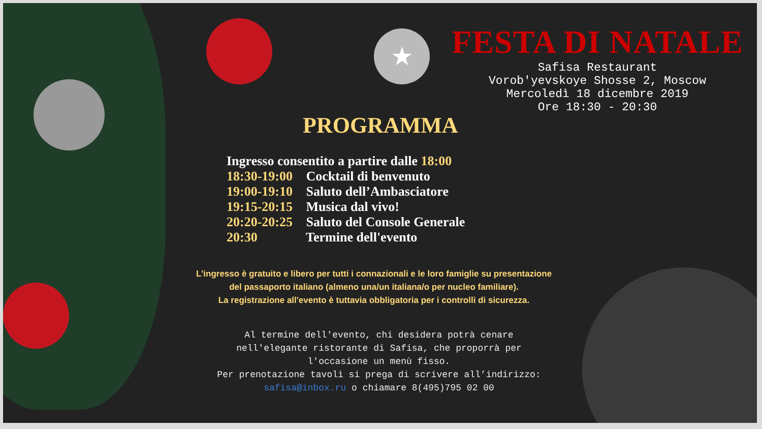★
FESTA DI NATALE
Safisa Restaurant
Vorob'yevskoye Shosse 2, Moscow
Mercoledì 18 dicembre 2019
Ore 18:30 - 20:30
PROGRAMMA
Ingresso consentito a partire dalle 18:00
18:30-19:00 Cocktail di benvenuto
19:00-19:10 Saluto dell’Ambasciatore
19:15-20:15 Musica dal vivo!
20:20-20:25 Saluto del Console Generale
20:30 Termine dell'evento
L'ingresso è gratuito e libero per tutti i connazionali e le loro famiglie su presentazione
del passaporto italiano (almeno una/un italiana/o per nucleo familiare).
La registrazione all'evento è tuttavia obbligatoria per i controlli di sicurezza.
Al termine dell'evento, chi desidera potrà cenare
nell'elegante ristorante di Safisa, che proporrà per
l'occasione un menù fisso.
Per prenotazione tavoli si prega di scrivere all’indirizzo:
safisa@inbox.ru o chiamare 8(495)795 02 00